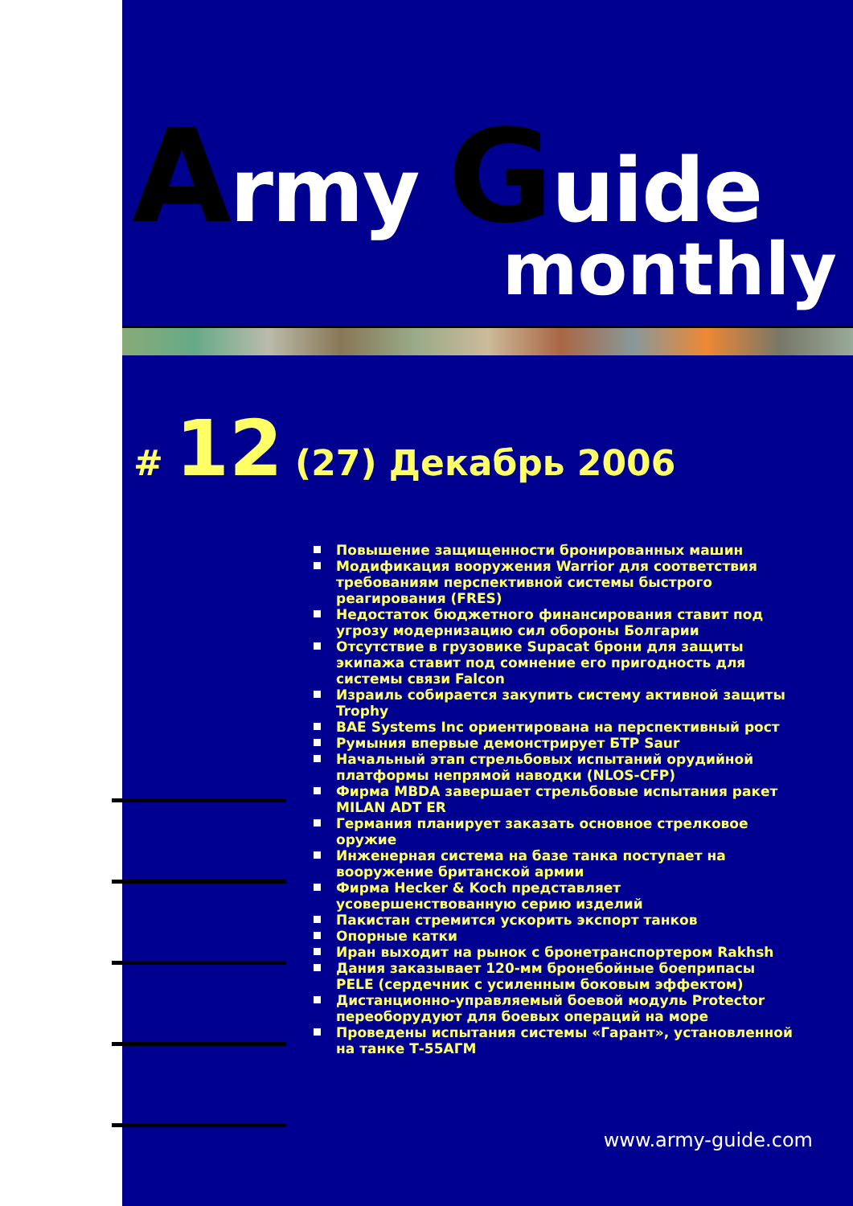Army Guide
monthly
# 12 (27) Декабрь 2006
Повышение защищенности бронированных машин
Модификация вооружения Warrior для соответствия требованиям перспективной системы быстрого реагирования (FRES)
Недостаток бюджетного финансирования ставит под угрозу модернизацию сил обороны Болгарии
Отсутствие в грузовике Supacat брони для защиты экипажа ставит под сомнение его пригодность для системы связи Falcon
Израиль собирается закупить систему активной защиты Trophy
BAE Systems Inc ориентирована на перспективный рост
Румыния впервые демонстрирует БТР Saur
Начальный этап стрельбовых испытаний орудийной платформы непрямой наводки (NLOS-CFP)
Фирма MBDA завершает стрельбовые испытания ракет MILAN ADT ER
Германия планирует заказать основное стрелковое оружие
Инженерная система на базе танка поступает на вооружение британской армии
Фирма Hecker & Koch представляет усовершенствованную серию изделий
Пакистан стремится ускорить экспорт танков
Опорные катки
Иран выходит на рынок с бронетранспортером Rakhsh
Дания заказывает 120-мм бронебойные боеприпасы PELE (сердечник с усиленным боковым эффектом)
Дистанционно-управляемый боевой модуль Protector переоборудуют для боевых операций на море
Проведены испытания системы «Гарант», установленной на танке Т-55АГМ
www.army-guide.com